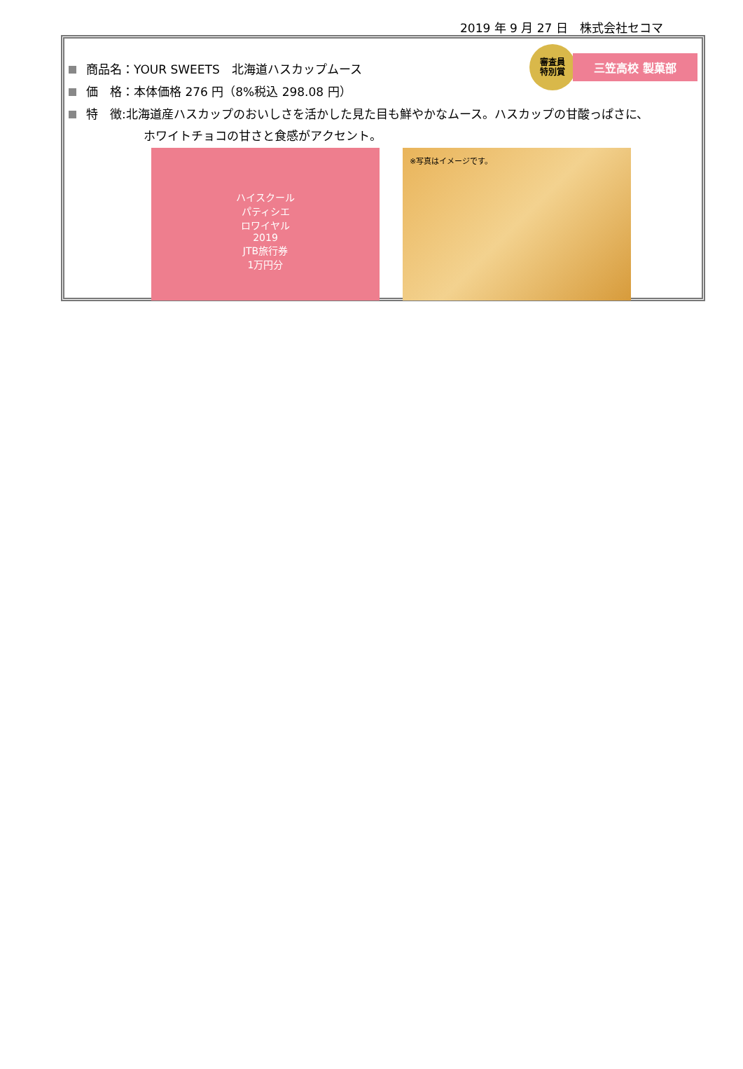2019 年 9 月 27 日　株式会社セコマ
審査員
特別賞
三笠高校 製菓部
商品名：YOUR SWEETS　北海道ハスカップムース
価　格：本体価格 276 円（8%税込 298.08 円）
特　徴:北海道産ハスカップのおいしさを活かした見た目も鮮やかなムース。ハスカップの甘酸っぱさに、
ホワイトチョコの甘さと食感がアクセント。
ハイスクール
パティシエ
ロワイヤル
2019
JTB旅行券
1万円分
※写真はイメージです。